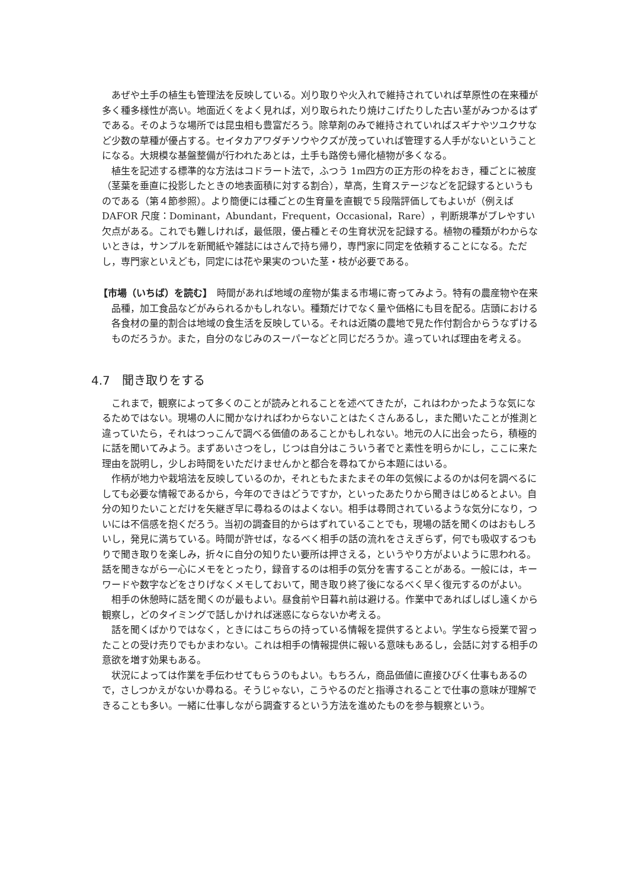あぜや土手の植生も管理法を反映している。刈り取りや火入れで維持されていれば草原性の在来種が多く種多様性が高い。地面近くをよく見れば，刈り取られたり焼けこげたりした古い茎がみつかるはずである。そのような場所では昆虫相も豊富だろう。除草剤のみで維持されていればスギナやツユクサなど少数の草種が優占する。セイタカアワダチソウやクズが茂っていれば管理する人手がないということになる。大規模な基盤整備が行われたあとは，土手も路傍も帰化植物が多くなる。
植生を記述する標準的な方法はコドラート法で，ふつう 1m四方の正方形の枠をおき，種ごとに被度（茎葉を垂直に投影したときの地表面積に対する割合），草高，生育ステージなどを記録するというものである（第４節参照）。より簡便には種ごとの生育量を直観で５段階評価してもよいが（例えば DAFOR 尺度：Dominant，Abundant，Frequent，Occasional，Rare），判断規準がブレやすい欠点がある。これでも難しければ，最低限，優占種とその生育状況を記録する。植物の種類がわからないときは，サンプルを新聞紙や雑誌にはさんで持ち帰り，専門家に同定を依頼することになる。ただし，専門家といえども，同定には花や果実のついた茎・枝が必要である。
【市場（いちば）を読む】　時間があれば地域の産物が集まる市場に寄ってみよう。特有の農産物や在来品種，加工食品などがみられるかもしれない。種類だけでなく量や価格にも目を配る。店頭における各食材の量的割合は地域の食生活を反映している。それは近隣の農地で見た作付割合からうなずけるものだろうか。また，自分のなじみのスーパーなどと同じだろうか。違っていれば理由を考える。
4.7　聞き取りをする
これまで，観察によって多くのことが読みとれることを述べてきたが，これはわかったような気になるためではない。現場の人に聞かなければわからないことはたくさんあるし，また聞いたことが推測と違っていたら，それはつっこんで調べる価値のあることかもしれない。地元の人に出会ったら，積極的に話を聞いてみよう。まずあいさつをし，じつは自分はこういう者でと素性を明らかにし，ここに来た理由を説明し，少しお時間をいただけませんかと都合を尋ねてから本題にはいる。
作柄が地力や栽培法を反映しているのか，それともたまたまその年の気候によるのかは何を調べるにしても必要な情報であるから，今年のできはどうですか，といったあたりから聞きはじめるとよい。自分の知りたいことだけを矢継ぎ早に尋ねるのはよくない。相手は尋問されているような気分になり，ついには不信感を抱くだろう。当初の調査目的からはずれていることでも，現場の話を聞くのはおもしろいし，発見に満ちている。時間が許せば，なるべく相手の話の流れをさえぎらず，何でも吸収するつもりで聞き取りを楽しみ，折々に自分の知りたい要所は押さえる，というやり方がよいように思われる。話を聞きながら一心にメモをとったり，録音するのは相手の気分を害することがある。一般には，キーワードや数字などをさりげなくメモしておいて，聞き取り終了後になるべく早く復元するのがよい。
相手の休憩時に話を聞くのが最もよい。昼食前や日暮れ前は避ける。作業中であればしばし遠くから観察し，どのタイミングで話しかければ迷惑にならないか考える。
話を聞くばかりではなく，ときにはこちらの持っている情報を提供するとよい。学生なら授業で習ったことの受け売りでもかまわない。これは相手の情報提供に報いる意味もあるし，会話に対する相手の意欲を増す効果もある。
状況によっては作業を手伝わせてもらうのもよい。もちろん，商品価値に直接ひびく仕事もあるので，さしつかえがないか尋ねる。そうじゃない，こうやるのだと指導されることで仕事の意味が理解できることも多い。一緒に仕事しながら調査するという方法を進めたものを参与観察という。